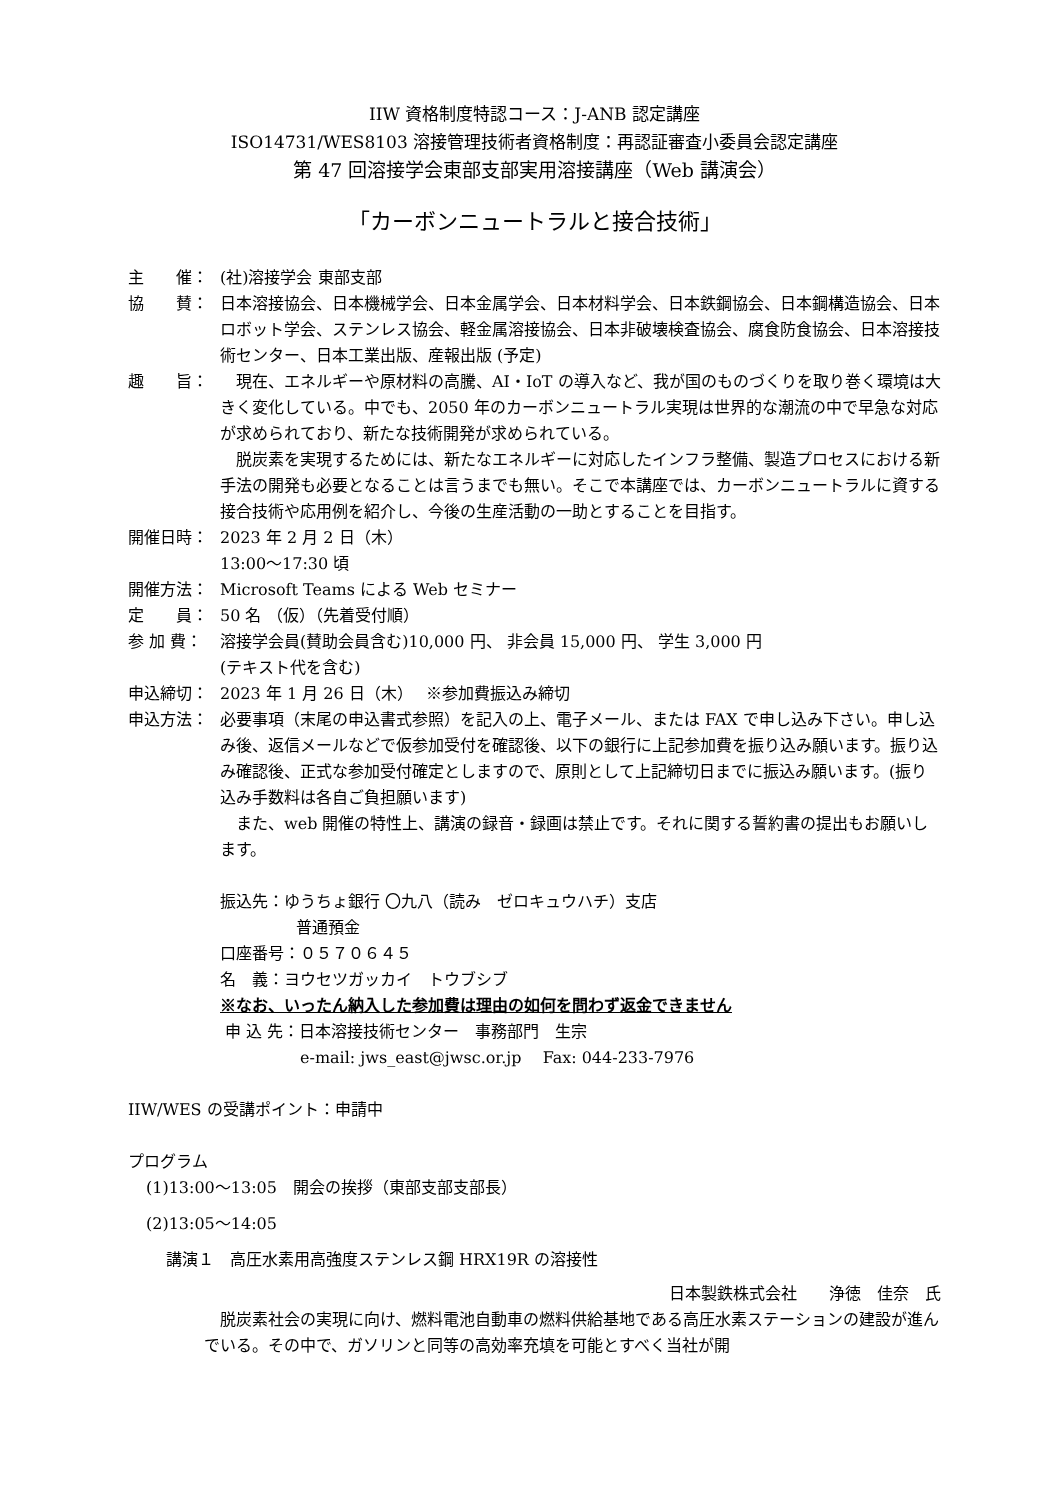IIW 資格制度特認コース：J-ANB 認定講座
ISO14731/WES8103 溶接管理技術者資格制度：再認証審査小委員会認定講座
第 47 回溶接学会東部支部実用溶接講座（Web 講演会）
「カーボンニュートラルと接合技術」
主　　催： (社)溶接学会 東部支部
協　　賛： 日本溶接協会、日本機械学会、日本金属学会、日本材料学会、日本鉄鋼協会、日本鋼構造協会、日本ロボット学会、ステンレス協会、軽金属溶接協会、日本非破壊検査協会、腐食防食協会、日本溶接技術センター、日本工業出版、産報出版 (予定)
趣　　旨： 現在、エネルギーや原材料の高騰、AI・IoT の導入など、我が国のものづくりを取り巻く環境は大きく変化している。中でも、2050 年のカーボンニュートラル実現は世界的な潮流の中で早急な対応が求められており、新たな技術開発が求められている。
脱炭素を実現するためには、新たなエネルギーに対応したインフラ整備、製造プロセスにおける新手法の開発も必要となることは言うまでも無い。そこで本講座では、カーボンニュートラルに資する接合技術や応用例を紹介し、今後の生産活動の一助とすることを目指す。
開催日時： 2023 年 2 月 2 日（木）
13:00～17:30 頃
開催方法： Microsoft Teams による Web セミナー
定　　員： 50 名 （仮）（先着受付順）
参 加 費： 溶接学会員(賛助会員含む)10,000 円、 非会員 15,000 円、 学生 3,000 円
(テキスト代を含む)
申込締切： 2023 年 1 月 26 日（木）　 ※参加費振込み締切
申込方法： 必要事項（末尾の申込書式参照）を記入の上、電子メール、または FAX で申し込み下さい。申し込み後、返信メールなどで仮参加受付を確認後、以下の銀行に上記参加費を振り込み願います。振り込み確認後、正式な参加受付確定としますので、原則として上記締切日までに振込み願います。(振り込み手数料は各自ご負担願います)
また、web 開催の特性上、講演の録音・録画は禁止です。それに関する誓約書の提出もお願いします。
振込先：ゆうちょ銀行 〇九八（読み　ゼロキュウハチ）支店
普通預金
口座番号：０５７０６４５
名　義：ヨウセツガッカイ　トウブシブ
※なお、いったん納入した参加費は理由の如何を問わず返金できません
申 込 先：日本溶接技術センター　事務部門　生宗
e-mail: jws_east@jwsc.or.jp　 Fax: 044-233-7976
IIW/WES の受講ポイント：申請中
プログラム
(1)13:00～13:05　開会の挨拶（東部支部支部長）
(2)13:05～14:05
講演１　高圧水素用高強度ステンレス鋼 HRX19R の溶接性
日本製鉄株式会社　　浄徳　佳奈　氏
脱炭素社会の実現に向け、燃料電池自動車の燃料供給基地である高圧水素ステーションの建設が進んでいる。その中で、ガソリンと同等の高効率充填を可能とすべく当社が開